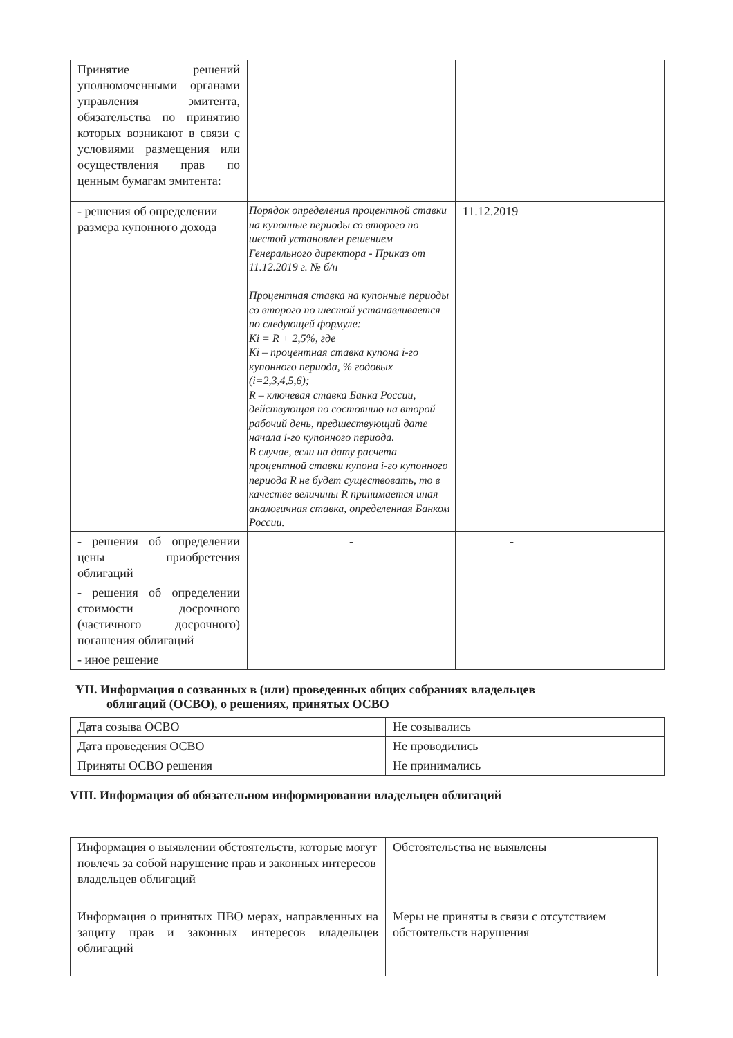| Принятие решений уполномоченными органами управления эмитента, обязательства по принятию которых возникают в связи с условиями размещения или осуществления прав по ценным бумагам эмитента: | | | |
| - решения об определении размера купонного дохода | Порядок определения процентной ставки на купонные периоды со второго по шестой установлен решением Генерального директора - Приказ от 11.12.2019 г. № б/н Процентная ставка на купонные периоды со второго по шестой устанавливается по следующей формуле: Ki = R + 2,5%, где Ki – процентная ставка купона i-го купонного периода, % годовых (i=2,3,4,5,6); R – ключевая ставка Банка России, действующая по состоянию на второй рабочий день, предшествующий дате начала i-го купонного периода. В случае, если на дату расчета процентной ставки купона i-го купонного периода R не будет существовать, то в качестве величины R принимается иная аналогичная ставка, определенная Банком России. | 11.12.2019 | |
| - решения об определении цены приобретения облигаций | - | - | |
| - решения об определении стоимости досрочного (частичного досрочного) погашения облигаций | | | |
| - иное решение | | | |
YII. Информация о созванных в (или) проведенных общих собраниях владельцев
облигаций (ОСВО), о решениях, принятых ОСВО
| Дата созыва ОСВО | Не созывались |
| Дата проведения ОСВО | Не проводились |
| Приняты ОСВО решения | Не принимались |
VIII. Информация об обязательном информировании владельцев облигаций
| Информация о выявлении обстоятельств, которые могут повлечь за собой нарушение прав и законных интересов владельцев облигаций | Обстоятельства не выявлены |
| Информация о принятых ПВО мерах, направленных на защиту прав и законных интересов владельцев облигаций | Меры не приняты в связи с отсутствием обстоятельств нарушения |